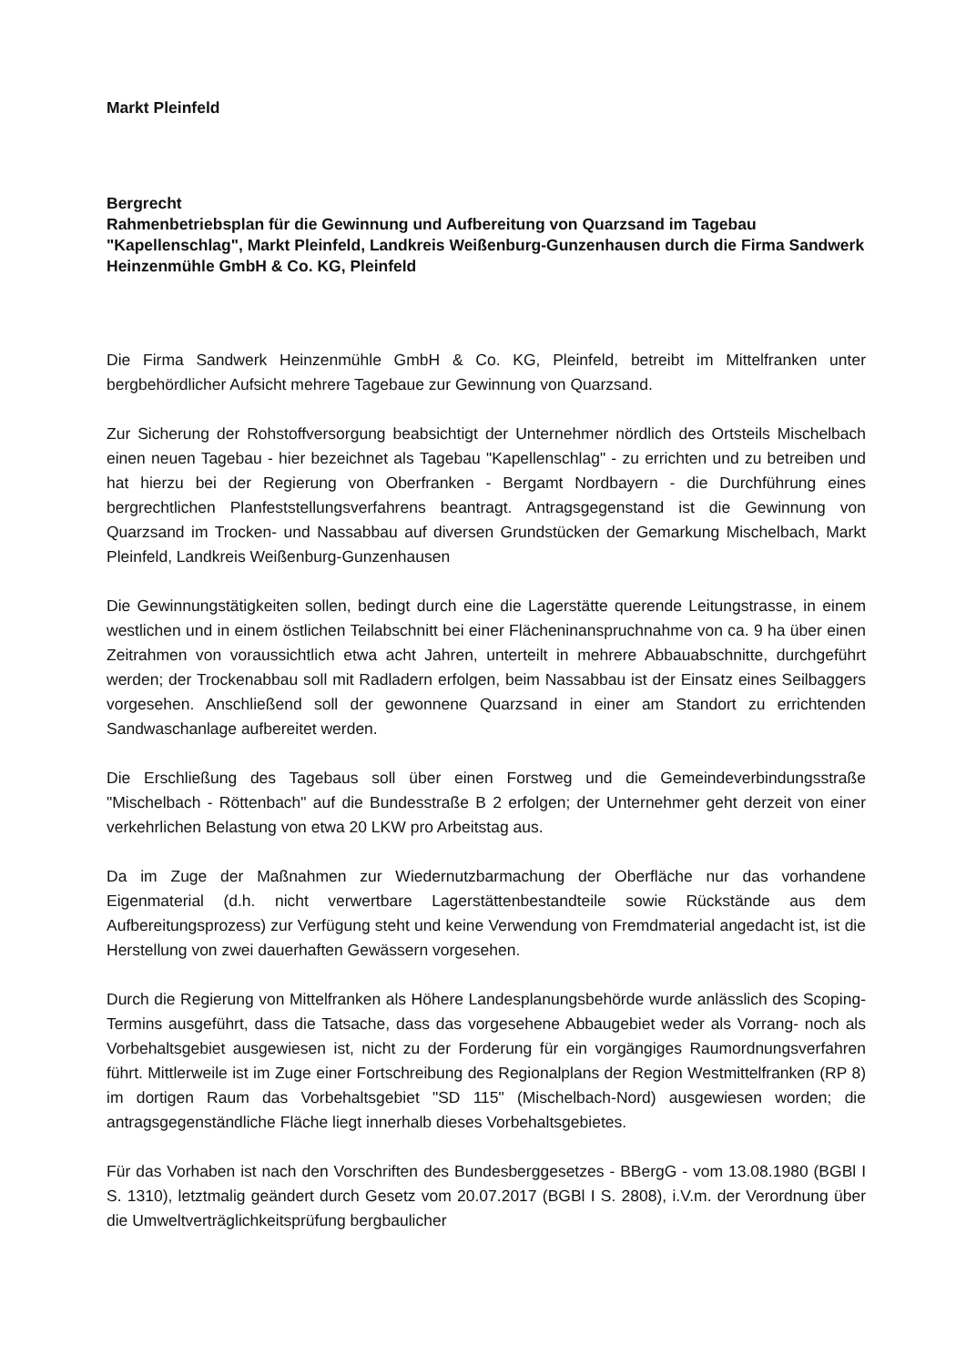Markt Pleinfeld
Bergrecht
Rahmenbetriebsplan für die Gewinnung und Aufbereitung von Quarzsand im Tagebau "Kapellenschlag", Markt Pleinfeld, Landkreis Weißenburg-Gunzenhausen durch die Firma Sandwerk Heinzenmühle GmbH & Co. KG, Pleinfeld
Die Firma Sandwerk Heinzenmühle GmbH & Co. KG, Pleinfeld, betreibt im Mittelfranken unter bergbehördlicher Aufsicht mehrere Tagebaue zur Gewinnung von Quarzsand.
Zur Sicherung der Rohstoffversorgung beabsichtigt der Unternehmer nördlich des Ortsteils Mischelbach einen neuen Tagebau - hier bezeichnet als Tagebau "Kapellenschlag" - zu errichten und zu betreiben und hat hierzu bei der Regierung von Oberfranken - Bergamt Nordbayern - die Durchführung eines bergrechtlichen Planfeststellungsverfahrens beantragt. Antragsgegenstand ist die Gewinnung von Quarzsand im Trocken- und Nassabbau auf diversen Grundstücken der Gemarkung Mischelbach, Markt Pleinfeld, Landkreis Weißenburg-Gunzenhausen
Die Gewinnungstätigkeiten sollen, bedingt durch eine die Lagerstätte querende Leitungstrasse, in einem westlichen und in einem östlichen Teilabschnitt bei einer Flächeninanspruchnahme von ca. 9 ha über einen Zeitrahmen von voraussichtlich etwa acht Jahren, unterteilt in mehrere Abbauabschnitte, durchgeführt werden; der Trockenabbau soll mit Radladern erfolgen, beim Nassabbau ist der Einsatz eines Seilbaggers vorgesehen. Anschließend soll der gewonnene Quarzsand in einer am Standort zu errichtenden Sandwaschanlage aufbereitet werden.
Die Erschließung des Tagebaus soll über einen Forstweg und die Gemeindeverbindungsstraße "Mischelbach - Röttenbach" auf die Bundesstraße B 2 erfolgen; der Unternehmer geht derzeit von einer verkehrlichen Belastung von etwa 20 LKW pro Arbeitstag aus.
Da im Zuge der Maßnahmen zur Wiedernutzbarmachung der Oberfläche nur das vorhandene Eigenmaterial (d.h. nicht verwertbare Lagerstättenbestandteile sowie Rückstände aus dem Aufbereitungsprozess) zur Verfügung steht und keine Verwendung von Fremdmaterial angedacht ist, ist die Herstellung von zwei dauerhaften Gewässern vorgesehen.
Durch die Regierung von Mittelfranken als Höhere Landesplanungsbehörde wurde anlässlich des Scoping-Termins ausgeführt, dass die Tatsache, dass das vorgesehene Abbaugebiet weder als Vorrang- noch als Vorbehaltsgebiet ausgewiesen ist, nicht zu der Forderung für ein vorgängiges Raumordnungsverfahren führt. Mittlerweile ist im Zuge einer Fortschreibung des Regionalplans der Region Westmittelfranken (RP 8) im dortigen Raum das Vorbehaltsgebiet "SD 115" (Mischelbach-Nord) ausgewiesen worden; die antragsgegenständliche Fläche liegt innerhalb dieses Vorbehaltsgebietes.
Für das Vorhaben ist nach den Vorschriften des Bundesberggesetzes - BBergG - vom 13.08.1980 (BGBl I S. 1310), letztmalig geändert durch Gesetz vom 20.07.2017 (BGBl I S. 2808), i.V.m. der Verordnung über die Umweltverträglichkeitsprüfung bergbaulicher